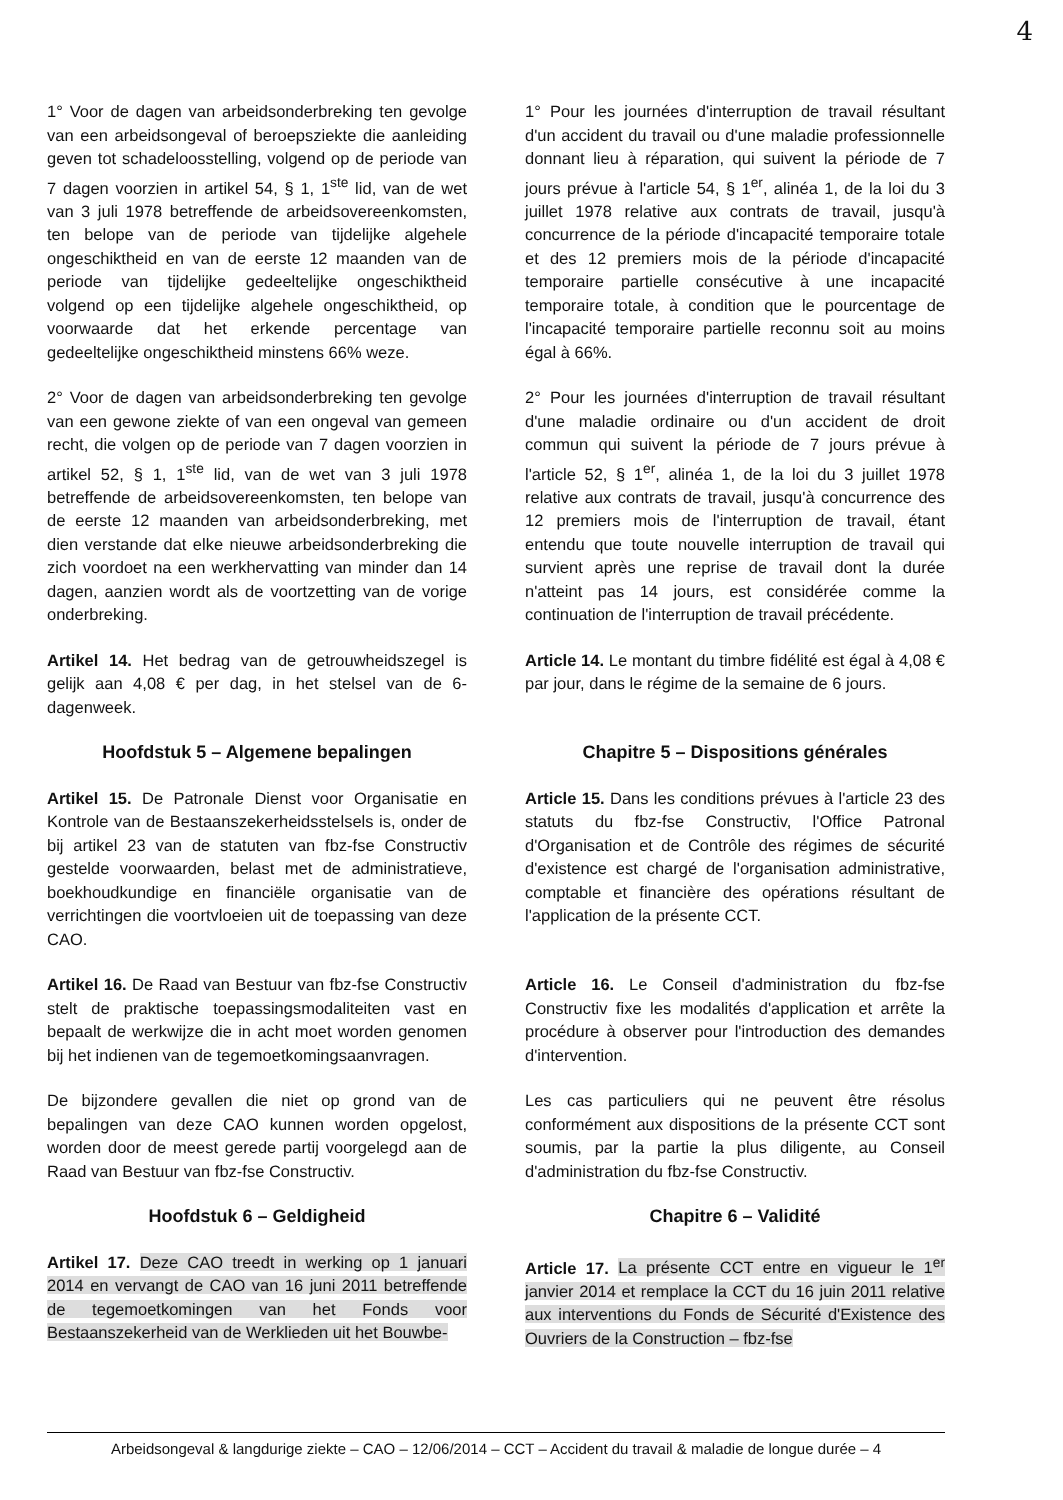4
1° Voor de dagen van arbeidsonderbreking ten gevolge van een arbeidsongeval of beroepsziekte die aanleiding geven tot schadeloosstelling, volgend op de periode van 7 dagen voorzien in artikel 54, § 1, 1<sup>ste</sup> lid, van de wet van 3 juli 1978 betreffende de arbeidsovereenkomsten, ten belope van de periode van tijdelijke algehele ongeschiktheid en van de eerste 12 maanden van de periode van tijdelijke gedeeltelijke ongeschiktheid volgend op een tijdelijke algehele ongeschiktheid, op voorwaarde dat het erkende percentage van gedeeltelijke ongeschiktheid minstens 66% weze.
1° Pour les journées d'interruption de travail résultant d'un accident du travail ou d'une maladie professionnelle donnant lieu à réparation, qui suivent la période de 7 jours prévue à l'article 54, § 1<sup>er</sup>, alinéa 1, de la loi du 3 juillet 1978 relative aux contrats de travail, jusqu'à concurrence de la période d'incapacité temporaire totale et des 12 premiers mois de la période d'incapacité temporaire partielle consécutive à une incapacité temporaire totale, à condition que le pourcentage de l'incapacité temporaire partielle reconnu soit au moins égal à 66%.
2° Voor de dagen van arbeidsonderbreking ten gevolge van een gewone ziekte of van een ongeval van gemeen recht, die volgen op de periode van 7 dagen voorzien in artikel 52, § 1, 1<sup>ste</sup> lid, van de wet van 3 juli 1978 betreffende de arbeidsovereenkomsten, ten belope van de eerste 12 maanden van arbeidsonderbreking, met dien verstande dat elke nieuwe arbeidsonderbreking die zich voordoet na een werkhervatting van minder dan 14 dagen, aanzien wordt als de voortzetting van de vorige onderbreking.
2° Pour les journées d'interruption de travail résultant d'une maladie ordinaire ou d'un accident de droit commun qui suivent la période de 7 jours prévue à l'article 52, § 1<sup>er</sup>, alinéa 1, de la loi du 3 juillet 1978 relative aux contrats de travail, jusqu'à concurrence des 12 premiers mois de l'interruption de travail, étant entendu que toute nouvelle interruption de travail qui survient après une reprise de travail dont la durée n'atteint pas 14 jours, est considérée comme la continuation de l'interruption de travail précédente.
Artikel 14. Het bedrag van de getrouwheidszegel is gelijk aan 4,08 € per dag, in het stelsel van de 6-dagenweek.
Article 14. Le montant du timbre fidélité est égal à 4,08 € par jour, dans le régime de la semaine de 6 jours.
Hoofdstuk 5 – Algemene bepalingen Chapitre 5 – Dispositions générales
Artikel 15. De Patronale Dienst voor Organisatie en Kontrole van de Bestaanszekerheidsstelsels is, onder de bij artikel 23 van de statuten van fbz-fse Constructiv gestelde voorwaarden, belast met de administratieve, boekhoudkundige en financiële organisatie van de verrichtingen die voortvloeien uit de toepassing van deze CAO.
Article 15. Dans les conditions prévues à l'article 23 des statuts du fbz-fse Constructiv, l'Office Patronal d'Organisation et de Contrôle des régimes de sécurité d'existence est chargé de l'organisation administrative, comptable et financière des opérations résultant de l'application de la présente CCT.
Artikel 16. De Raad van Bestuur van fbz-fse Constructiv stelt de praktische toepassingsmodaliteiten vast en bepaalt de werkwijze die in acht moet worden genomen bij het indienen van de tegemoetkomingsaanvragen.
Article 16. Le Conseil d'administration du fbz-fse Constructiv fixe les modalités d'application et arrête la procédure à observer pour l'introduction des demandes d'intervention.
De bijzondere gevallen die niet op grond van de bepalingen van deze CAO kunnen worden opgelost, worden door de meest gerede partij voorgelegd aan de Raad van Bestuur van fbz-fse Constructiv.
Les cas particuliers qui ne peuvent être résolus conformément aux dispositions de la présente CCT sont soumis, par la partie la plus diligente, au Conseil d'administration du fbz-fse Constructiv.
Hoofdstuk 6 – Geldigheid Chapitre 6 – Validité
Artikel 17. Deze CAO treedt in werking op 1 januari 2014 en vervangt de CAO van 16 juni 2011 betreffende de tegemoetkomingen van het Fonds voor Bestaanszekerheid van de Werklieden uit het Bouwbe-
Article 17. La présente CCT entre en vigueur le 1<sup>er</sup> janvier 2014 et remplace la CCT du 16 juin 2011 relative aux interventions du Fonds de Sécurité d'Existence des Ouvriers de la Construction – fbz-fse
Arbeidsongeval & langdurige ziekte – CAO – 12/06/2014 – CCT – Accident du travail & maladie de longue durée – 4